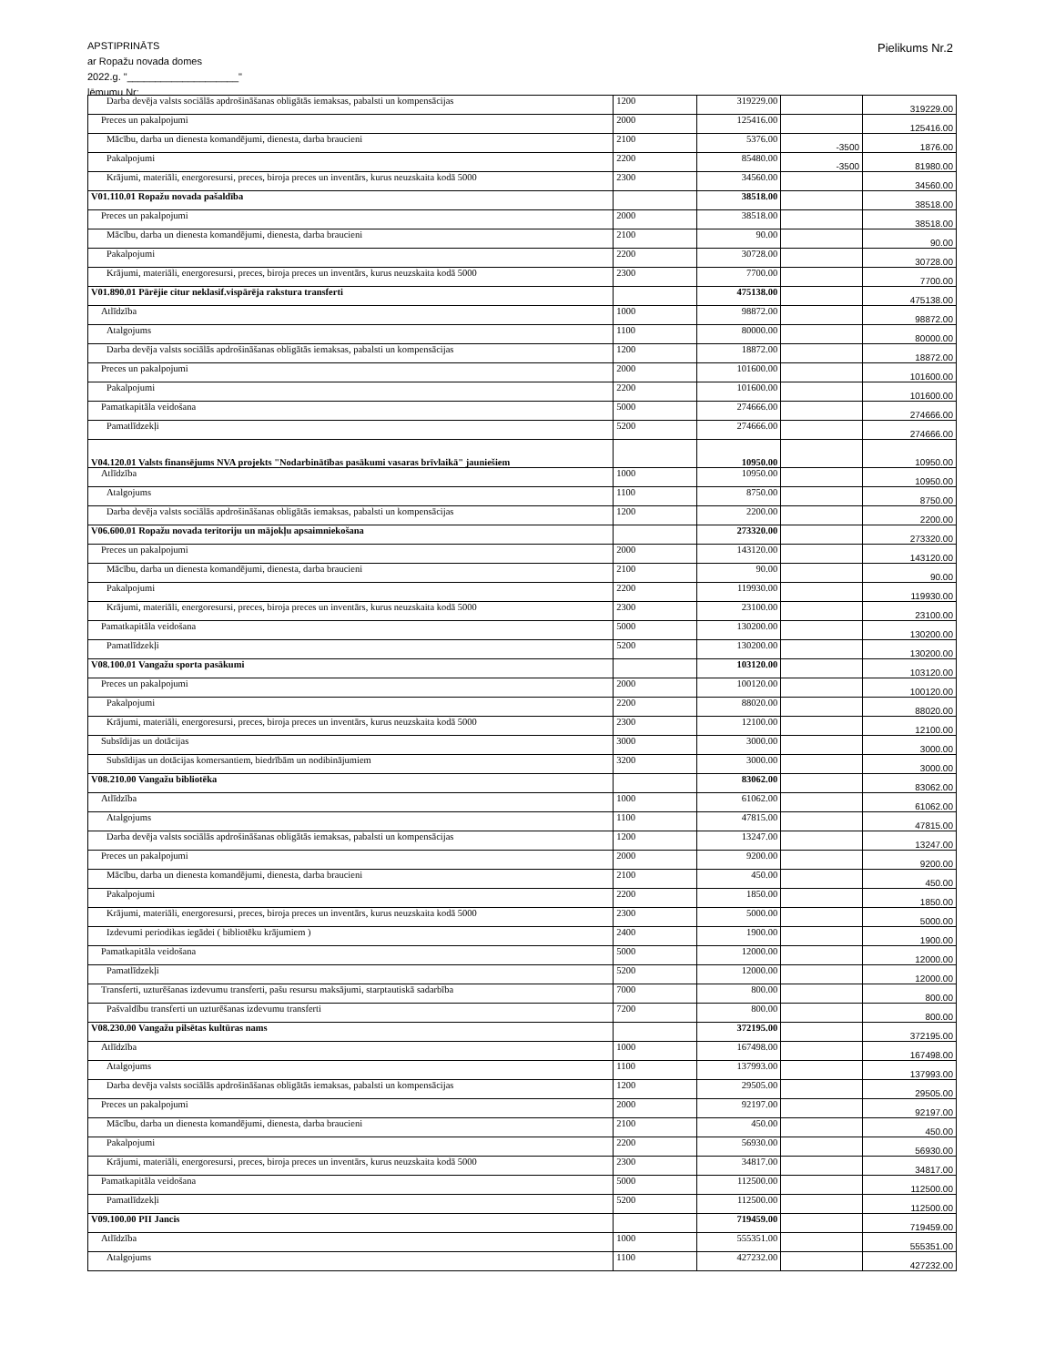APSTIPRINĀTS
ar Ropažu novada domes
2022.g. "____________________"
lēmumu Nr:
Pielikums Nr.2
| Darba devēja valsts sociālās apdrošināšanas obligātās iemaksas, pabalsti un kompensācijas | 1200 | 319229.00 | | 319229.00 |
| Preces un pakalpojumi | 2000 | 125416.00 | | 125416.00 |
| Mācību, darba un dienesta komandējumi, dienesta, darba braucieni | 2100 | 5376.00 | -3500 | 1876.00 |
| Pakalpojumi | 2200 | 85480.00 | -3500 | 81980.00 |
| Krājumi, materiāli, energoresursi, preces, biroja preces un inventārs, kurus neuzskaita kodā 5000 | 2300 | 34560.00 | | 34560.00 |
| V01.110.01 Ropažu novada pašaldība | | 38518.00 | | 38518.00 |
| Preces un pakalpojumi | 2000 | 38518.00 | | 38518.00 |
| Mācību, darba un dienesta komandējumi, dienesta, darba braucieni | 2100 | 90.00 | | 90.00 |
| Pakalpojumi | 2200 | 30728.00 | | 30728.00 |
| Krājumi, materiāli, energoresursi, preces, biroja preces un inventārs, kurus neuzskaita kodā 5000 | 2300 | 7700.00 | | 7700.00 |
| V01.890.01 Pārējie citur neklasif.vispārēja rakstura transferti | | 475138.00 | | 475138.00 |
| Atlīdzība | 1000 | 98872.00 | | 98872.00 |
| Atalgojums | 1100 | 80000.00 | | 80000.00 |
| Darba devēja valsts sociālās apdrošināšanas obligātās iemaksas, pabalsti un kompensācijas | 1200 | 18872.00 | | 18872.00 |
| Preces un pakalpojumi | 2000 | 101600.00 | | 101600.00 |
| Pakalpojumi | 2200 | 101600.00 | | 101600.00 |
| Pamatkapitāla veidošana | 5000 | 274666.00 | | 274666.00 |
| Pamatlīdzekļi | 5200 | 274666.00 | | 274666.00 |
| V04.120.01 Valsts finansējums NVA projekts "Nodarbinātības pasākumi vasaras brīvlaikā" jauniešiem | | 10950.00 | | 10950.00 |
| Atlīdzība | 1000 | 10950.00 | | 10950.00 |
| Atalgojums | 1100 | 8750.00 | | 8750.00 |
| Darba devēja valsts sociālās apdrošināšanas obligātās iemaksas, pabalsti un kompensācijas | 1200 | 2200.00 | | 2200.00 |
| V06.600.01 Ropažu novada teritoriju un mājokļu apsaimniekošana | | 273320.00 | | 273320.00 |
| Preces un pakalpojumi | 2000 | 143120.00 | | 143120.00 |
| Mācību, darba un dienesta komandējumi, dienesta, darba braucieni | 2100 | 90.00 | | 90.00 |
| Pakalpojumi | 2200 | 119930.00 | | 119930.00 |
| Krājumi, materiāli, energoresursi, preces, biroja preces un inventārs, kurus neuzskaita kodā 5000 | 2300 | 23100.00 | | 23100.00 |
| Pamatkapitāla veidošana | 5000 | 130200.00 | | 130200.00 |
| Pamatlīdzekļi | 5200 | 130200.00 | | 130200.00 |
| V08.100.01 Vangažu sporta pasākumi | | 103120.00 | | 103120.00 |
| Preces un pakalpojumi | 2000 | 100120.00 | | 100120.00 |
| Pakalpojumi | 2200 | 88020.00 | | 88020.00 |
| Krājumi, materiāli, energoresursi, preces, biroja preces un inventārs, kurus neuzskaita kodā 5000 | 2300 | 12100.00 | | 12100.00 |
| Subsīdijas un dotācijas | 3000 | 3000.00 | | 3000.00 |
| Subsīdijas un dotācijas komersantiem, biedrībām un nodibinājumiem | 3200 | 3000.00 | | 3000.00 |
| V08.210.00 Vangažu bibliotēka | | 83062.00 | | 83062.00 |
| Atlīdzība | 1000 | 61062.00 | | 61062.00 |
| Atalgojums | 1100 | 47815.00 | | 47815.00 |
| Darba devēja valsts sociālās apdrošināšanas obligātās iemaksas, pabalsti un kompensācijas | 1200 | 13247.00 | | 13247.00 |
| Preces un pakalpojumi | 2000 | 9200.00 | | 9200.00 |
| Mācību, darba un dienesta komandējumi, dienesta, darba braucieni | 2100 | 450.00 | | 450.00 |
| Pakalpojumi | 2200 | 1850.00 | | 1850.00 |
| Krājumi, materiāli, energoresursi, preces, biroja preces un inventārs, kurus neuzskaita kodā 5000 | 2300 | 5000.00 | | 5000.00 |
| Izdevumi periodikas iegādei ( bibliotēku krājumiem ) | 2400 | 1900.00 | | 1900.00 |
| Pamatkapitāla veidošana | 5000 | 12000.00 | | 12000.00 |
| Pamatlīdzekļi | 5200 | 12000.00 | | 12000.00 |
| Transferti, uzturēšanas izdevumu transferti, pašu resursu maksājumi, starptautiskā sadarbība | 7000 | 800.00 | | 800.00 |
| Pašvaldību transferti un uzturēšanas izdevumu transferti | 7200 | 800.00 | | 800.00 |
| V08.230.00 Vangažu pilsētas kultūras nams | | 372195.00 | | 372195.00 |
| Atlīdzība | 1000 | 167498.00 | | 167498.00 |
| Atalgojums | 1100 | 137993.00 | | 137993.00 |
| Darba devēja valsts sociālās apdrošināšanas obligātās iemaksas, pabalsti un kompensācijas | 1200 | 29505.00 | | 29505.00 |
| Preces un pakalpojumi | 2000 | 92197.00 | | 92197.00 |
| Mācību, darba un dienesta komandējumi, dienesta, darba braucieni | 2100 | 450.00 | | 450.00 |
| Pakalpojumi | 2200 | 56930.00 | | 56930.00 |
| Krājumi, materiāli, energoresursi, preces, biroja preces un inventārs, kurus neuzskaita kodā 5000 | 2300 | 34817.00 | | 34817.00 |
| Pamatkapitāla veidošana | 5000 | 112500.00 | | 112500.00 |
| Pamatlīdzekļi | 5200 | 112500.00 | | 112500.00 |
| V09.100.00 PII Jancis | | 719459.00 | | 719459.00 |
| Atlīdzība | 1000 | 555351.00 | | 555351.00 |
| Atalgojums | 1100 | 427232.00 | | 427232.00 |